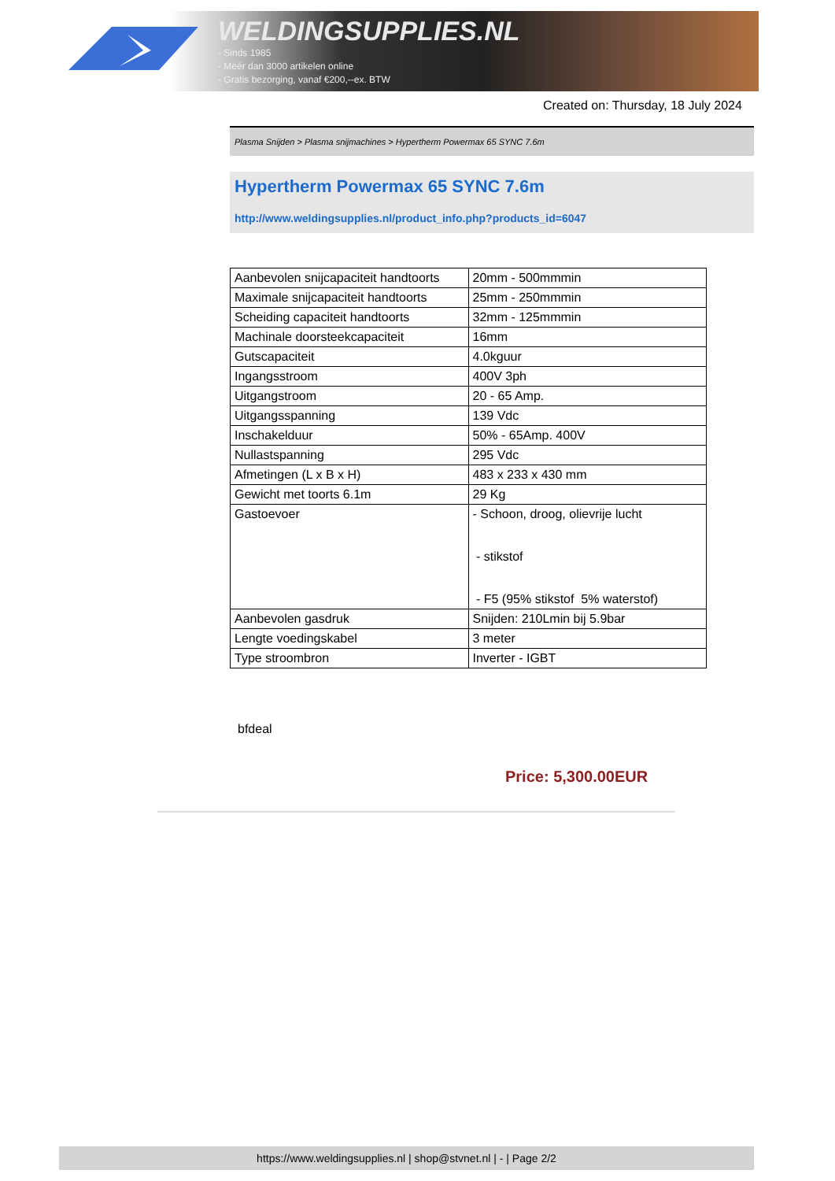WELDINGSUPPLIES.NL
- Sinds 1985
- Méér dan 3000 artikelen online
- Gratis bezorging, vanaf €200,--ex. BTW
Created on: Thursday, 18 July 2024
Plasma Snijden > Plasma snijmachines > Hypertherm Powermax 65 SYNC 7.6m
Hypertherm Powermax 65 SYNC 7.6m
http://www.weldingsupplies.nl/product_info.php?products_id=6047
| Aanbevolen snijcapaciteit handtoorts | 20mm - 500mmmin |
| Maximale snijcapaciteit handtoorts | 25mm - 250mmmin |
| Scheiding capaciteit handtoorts | 32mm - 125mmmin |
| Machinale doorsteekcapaciteit | 16mm |
| Gutscapaciteit | 4.0kguur |
| Ingangsstroom | 400V 3ph |
| Uitgangstroom | 20 - 65 Amp. |
| Uitgangsspanning | 139 Vdc |
| Inschakelduur | 50% - 65Amp. 400V |
| Nullastspanning | 295 Vdc |
| Afmetingen (L x B x H) | 483 x 233 x 430 mm |
| Gewicht met toorts 6.1m | 29 Kg |
| Gastoevoer | - Schoon, droog, olievrije lucht - stikstof - F5 (95% stikstof 5% waterstof) |
| Aanbevolen gasdruk | Snijden: 210Lmin bij 5.9bar |
| Lengte voedingskabel | 3 meter |
| Type stroombron | Inverter - IGBT |
bfdeal
Price: 5,300.00EUR
https://www.weldingsupplies.nl | shop@stvnet.nl | - | Page 2/2